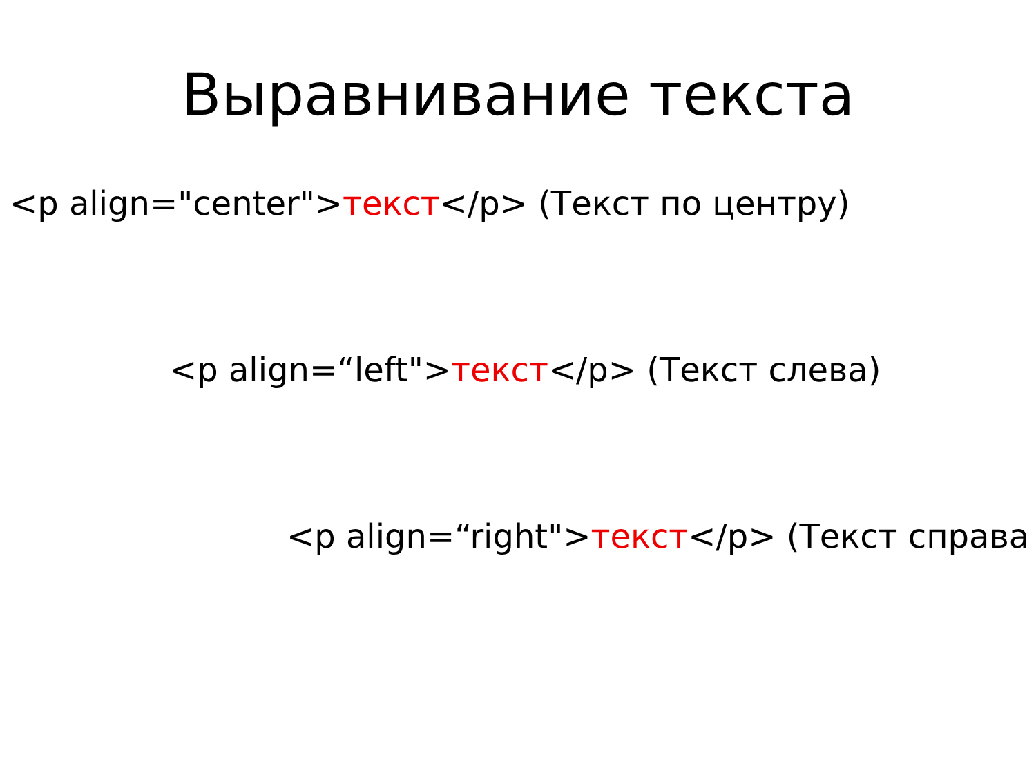Выравнивание текста
<p align="center">текст</p> (Текст по центру)
<p align=“left">текст</p> (Текст слева)
<p align=“right">текст</p> (Текст справа